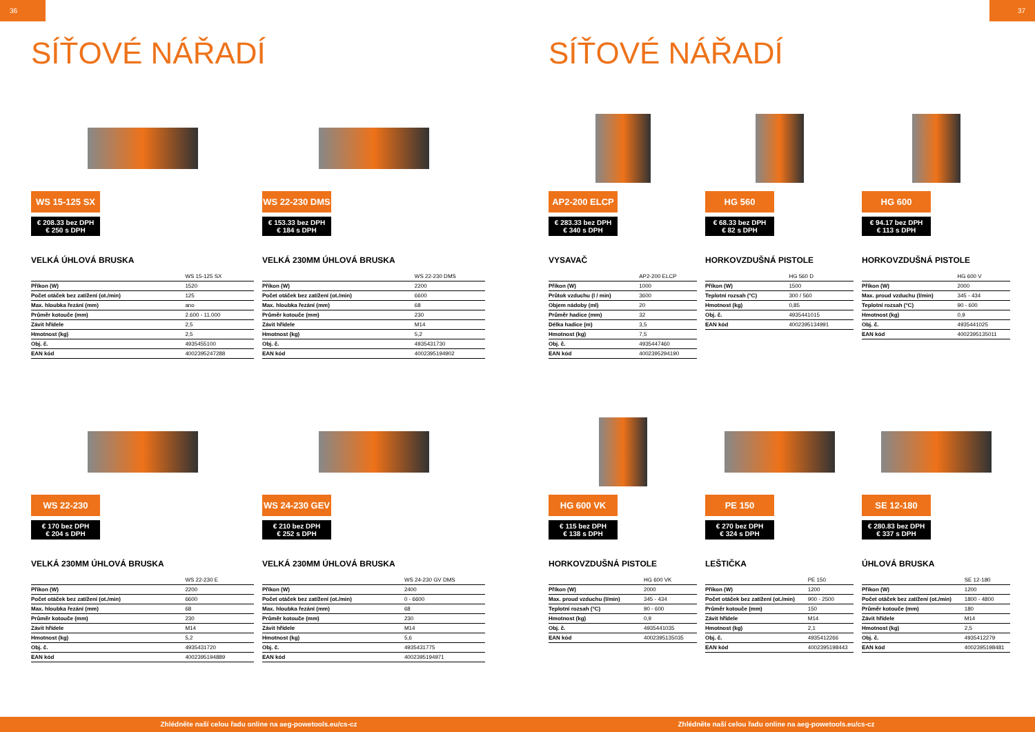36 37
SÍŤOVÉ NÁŘADÍ
WS 15-125 SX
€ 208.33 bez DPH
€ 250 s DPH
VELKÁ ÚHLOVÁ BRUSKA
| | WS 15-125 SX |
| --- | --- |
| Příkon (W) | 1520 |
| Počet otáček bez zatížení (ot./min) | 125 |
| Max. hloubka řezání (mm) | ano |
| Průměr kotouče (mm) | 2.600 - 11.000 |
| Závit hřídele | 2,5 |
| Hmotnost (kg) | 2,5 |
| Obj. č. | 4935455100 |
| EAN kód | 4002395247288 |
WS 22-230 DMS
€ 153.33 bez DPH
€ 184 s DPH
VELKÁ 230MM ÚHLOVÁ BRUSKA
| | WS 22-230 DMS |
| --- | --- |
| Příkon (W) | 2200 |
| Počet otáček bez zatížení (ot./min) | 6600 |
| Max. hloubka řezání (mm) | 68 |
| Průměr kotouče (mm) | 230 |
| Závit hřídele | M14 |
| Hmotnost (kg) | 5,2 |
| Obj. č. | 4935431730 |
| EAN kód | 4002395194902 |
WS 22-230
€ 170 bez DPH
€ 204 s DPH
VELKÁ 230MM ÚHLOVÁ BRUSKA
| | WS 22-230 E |
| --- | --- |
| Příkon (W) | 2200 |
| Počet otáček bez zatížení (ot./min) | 6600 |
| Max. hloubka řezání (mm) | 68 |
| Průměr kotouče (mm) | 230 |
| Závit hřídele | M14 |
| Hmotnost (kg) | 5,2 |
| Obj. č. | 4935431720 |
| EAN kód | 4002395194889 |
WS 24-230 GEV
€ 210 bez DPH
€ 252 s DPH
VELKÁ 230MM ÚHLOVÁ BRUSKA
| | WS 24-230 GV DMS |
| --- | --- |
| Příkon (W) | 2400 |
| Počet otáček bez zatížení (ot./min) | 0 - 6600 |
| Max. hloubka řezání (mm) | 68 |
| Průměr kotouče (mm) | 230 |
| Závit hřídele | M14 |
| Hmotnost (kg) | 5,6 |
| Obj. č. | 4935431775 |
| EAN kód | 4002395194971 |
SÍŤOVÉ NÁŘADÍ
AP2-200 ELCP
€ 283.33 bez DPH
€ 340 s DPH
VYSAVAČ
| | AP2-200 ELCP |
| --- | --- |
| Příkon (W) | 1000 |
| Průtok vzduchu (l / min) | 3600 |
| Objem nádoby (ml) | 20 |
| Průměr hadice (mm) | 32 |
| Délka hadice (m) | 3,5 |
| Hmotnost (kg) | 7,5 |
| Obj. č. | 4935447460 |
| EAN kód | 4002395294190 |
HG 560
€ 68.33 bez DPH
€ 82 s DPH
HORKOVZDUŠNÁ PISTOLE
| | HG 560 D |
| --- | --- |
| Příkon (W) | 1500 |
| Teplotní rozsah (°C) | 300 / 560 |
| Hmotnost (kg) | 0,85 |
| Obj. č. | 4935441015 |
| EAN kód | 4002395134991 |
HG 600
€ 94.17 bez DPH
€ 113 s DPH
HORKOVZDUŠNÁ PISTOLE
| | HG 600 V |
| --- | --- |
| Příkon (W) | 2000 |
| Max. proud vzduchu (l/min) | 345 - 434 |
| Teplotní rozsah (°C) | 90 - 600 |
| Hmotnost (kg) | 0,9 |
| Obj. č. | 4935441025 |
| EAN kód | 4002395135011 |
HG 600 VK
€ 115 bez DPH
€ 138 s DPH
HORKOVZDUŠNÁ PISTOLE
| | HG 600 VK |
| --- | --- |
| Příkon (W) | 2000 |
| Max. proud vzduchu (l/min) | 345 - 434 |
| Teplotní rozsah (°C) | 90 - 600 |
| Hmotnost (kg) | 0,9 |
| Obj. č. | 4935441035 |
| EAN kód | 4002395135035 |
PE 150
€ 270 bez DPH
€ 324 s DPH
LEŠTIČKA
| | PE 150 |
| --- | --- |
| Příkon (W) | 1200 |
| Počet otáček bez zatížení (ot./min) | 900 - 2500 |
| Průměr kotouče (mm) | 150 |
| Závit hřídele | M14 |
| Hmotnost (kg) | 2,1 |
| Obj. č. | 4935412266 |
| EAN kód | 4002395198443 |
SE 12-180
€ 280.83 bez DPH
€ 337 s DPH
ÚHLOVÁ BRUSKA
| | SE 12-180 |
| --- | --- |
| Příkon (W) | 1200 |
| Počet otáček bez zatížení (ot./min) | 1800 - 4800 |
| Průměr kotouče (mm) | 180 |
| Závit hřídele | M14 |
| Hmotnost (kg) | 2,5 |
| Obj. č. | 4935412279 |
| EAN kód | 4002395198481 |
Zhlédněte naší celou řadu online na aeg-powetools.eu/cs-cz Zhlédněte naší celou řadu online na aeg-powetools.eu/cs-cz